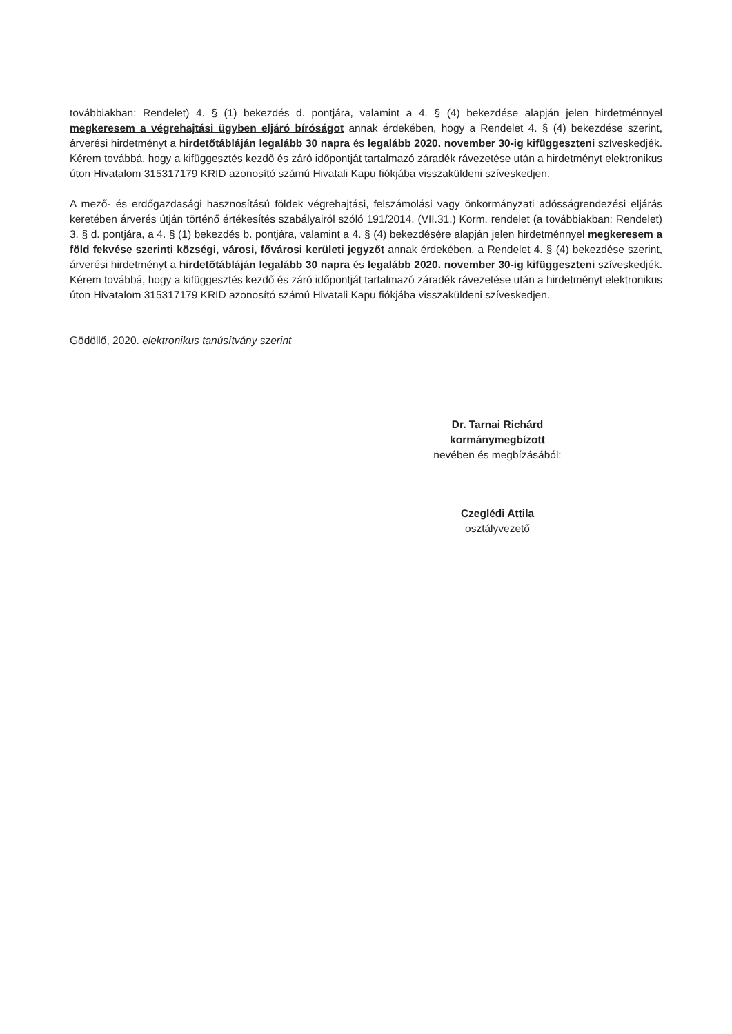továbbiakban: Rendelet) 4. § (1) bekezdés d. pontjára, valamint a 4. § (4) bekezdése alapján jelen hirdetménnyel megkeresem a végrehajtási ügyben eljáró bíróságot annak érdekében, hogy a Rendelet 4. § (4) bekezdése szerint, árverési hirdetményt a hirdetőtábláján legalább 30 napra és legalább 2020. november 30-ig kifüggeszteni szíveskedjék. Kérem továbbá, hogy a kifüggesztés kezdő és záró időpontját tartalmazó záradék rávezetése után a hirdetményt elektronikus úton Hivatalom 315317179 KRID azonosító számú Hivatali Kapu fiókjába visszaküldeni szíveskedjen.
A mező- és erdőgazdasági hasznosítású földek végrehajtási, felszámolási vagy önkormányzati adósságrendezési eljárás keretében árverés útján történő értékesítés szabályairól szóló 191/2014. (VII.31.) Korm. rendelet (a továbbiakban: Rendelet) 3. § d. pontjára, a 4. § (1) bekezdés b. pontjára, valamint a 4. § (4) bekezdésére alapján jelen hirdetménnyel megkeresem a föld fekvése szerinti községi, városi, fővárosi kerületi jegyzőt annak érdekében, a Rendelet 4. § (4) bekezdése szerint, árverési hirdetményt a hirdetőtábláján legalább 30 napra és legalább 2020. november 30-ig kifüggeszteni szíveskedjék. Kérem továbbá, hogy a kifüggesztés kezdő és záró időpontját tartalmazó záradék rávezetése után a hirdetményt elektronikus úton Hivatalom 315317179 KRID azonosító számú Hivatali Kapu fiókjába visszaküldeni szíveskedjen.
Gödöllő, 2020. elektronikus tanúsítvány szerint
Dr. Tarnai Richárd
kormánymegbízott
nevében és megbízásából:
Czeglédi Attila
osztályvezető